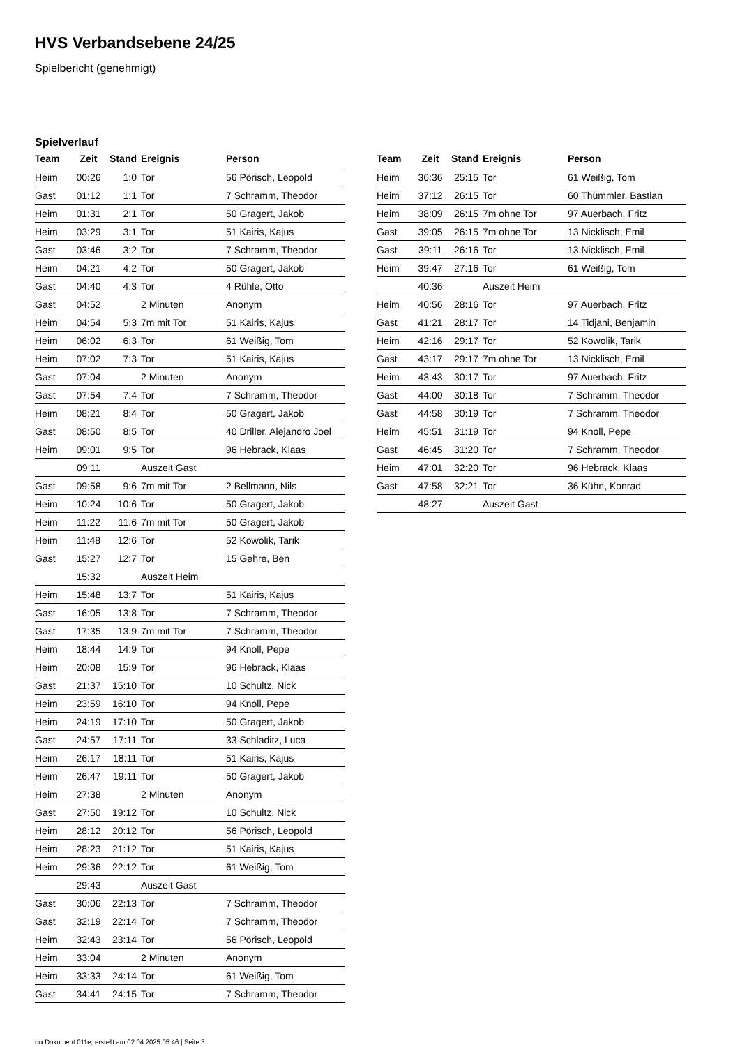HVS Verbandsebene 24/25
Spielbericht (genehmigt)
Spielverlauf
| Team | Zeit | Stand | Ereignis | Person |
| --- | --- | --- | --- | --- |
| Heim | 00:26 | 1:0 | Tor | 56 Pörisch, Leopold |
| Gast | 01:12 | 1:1 | Tor | 7 Schramm, Theodor |
| Heim | 01:31 | 2:1 | Tor | 50 Gragert, Jakob |
| Heim | 03:29 | 3:1 | Tor | 51 Kairis, Kajus |
| Gast | 03:46 | 3:2 | Tor | 7 Schramm, Theodor |
| Heim | 04:21 | 4:2 | Tor | 50 Gragert, Jakob |
| Gast | 04:40 | 4:3 | Tor | 4 Rühle, Otto |
| Gast | 04:52 | | 2 Minuten | Anonym |
| Heim | 04:54 | 5:3 | 7m mit Tor | 51 Kairis, Kajus |
| Heim | 06:02 | 6:3 | Tor | 61 Weißig, Tom |
| Heim | 07:02 | 7:3 | Tor | 51 Kairis, Kajus |
| Gast | 07:04 | | 2 Minuten | Anonym |
| Gast | 07:54 | 7:4 | Tor | 7 Schramm, Theodor |
| Heim | 08:21 | 8:4 | Tor | 50 Gragert, Jakob |
| Gast | 08:50 | 8:5 | Tor | 40 Driller, Alejandro Joel |
| Heim | 09:01 | 9:5 | Tor | 96 Hebrack, Klaas |
| | 09:11 | | Auszeit Gast | |
| Gast | 09:58 | 9:6 | 7m mit Tor | 2 Bellmann, Nils |
| Heim | 10:24 | 10:6 | Tor | 50 Gragert, Jakob |
| Heim | 11:22 | 11:6 | 7m mit Tor | 50 Gragert, Jakob |
| Heim | 11:48 | 12:6 | Tor | 52 Kowolik, Tarik |
| Gast | 15:27 | 12:7 | Tor | 15 Gehre, Ben |
| | 15:32 | | Auszeit Heim | |
| Heim | 15:48 | 13:7 | Tor | 51 Kairis, Kajus |
| Gast | 16:05 | 13:8 | Tor | 7 Schramm, Theodor |
| Gast | 17:35 | 13:9 | 7m mit Tor | 7 Schramm, Theodor |
| Heim | 18:44 | 14:9 | Tor | 94 Knoll, Pepe |
| Heim | 20:08 | 15:9 | Tor | 96 Hebrack, Klaas |
| Gast | 21:37 | 15:10 | Tor | 10 Schultz, Nick |
| Heim | 23:59 | 16:10 | Tor | 94 Knoll, Pepe |
| Heim | 24:19 | 17:10 | Tor | 50 Gragert, Jakob |
| Gast | 24:57 | 17:11 | Tor | 33 Schladitz, Luca |
| Heim | 26:17 | 18:11 | Tor | 51 Kairis, Kajus |
| Heim | 26:47 | 19:11 | Tor | 50 Gragert, Jakob |
| Heim | 27:38 | | 2 Minuten | Anonym |
| Gast | 27:50 | 19:12 | Tor | 10 Schultz, Nick |
| Heim | 28:12 | 20:12 | Tor | 56 Pörisch, Leopold |
| Heim | 28:23 | 21:12 | Tor | 51 Kairis, Kajus |
| Heim | 29:36 | 22:12 | Tor | 61 Weißig, Tom |
| | 29:43 | | Auszeit Gast | |
| Gast | 30:06 | 22:13 | Tor | 7 Schramm, Theodor |
| Gast | 32:19 | 22:14 | Tor | 7 Schramm, Theodor |
| Heim | 32:43 | 23:14 | Tor | 56 Pörisch, Leopold |
| Heim | 33:04 | | 2 Minuten | Anonym |
| Heim | 33:33 | 24:14 | Tor | 61 Weißig, Tom |
| Gast | 34:41 | 24:15 | Tor | 7 Schramm, Theodor |
| Team | Zeit | Stand | Ereignis | Person |
| --- | --- | --- | --- | --- |
| Heim | 36:36 | 25:15 | Tor | 61 Weißig, Tom |
| Heim | 37:12 | 26:15 | Tor | 60 Thümmler, Bastian |
| Heim | 38:09 | 26:15 | 7m ohne Tor | 97 Auerbach, Fritz |
| Gast | 39:05 | 26:15 | 7m ohne Tor | 13 Nicklisch, Emil |
| Gast | 39:11 | 26:16 | Tor | 13 Nicklisch, Emil |
| Heim | 39:47 | 27:16 | Tor | 61 Weißig, Tom |
| | 40:36 | | Auszeit Heim | |
| Heim | 40:56 | 28:16 | Tor | 97 Auerbach, Fritz |
| Gast | 41:21 | 28:17 | Tor | 14 Tidjani, Benjamin |
| Heim | 42:16 | 29:17 | Tor | 52 Kowolik, Tarik |
| Gast | 43:17 | 29:17 | 7m ohne Tor | 13 Nicklisch, Emil |
| Heim | 43:43 | 30:17 | Tor | 97 Auerbach, Fritz |
| Gast | 44:00 | 30:18 | Tor | 7 Schramm, Theodor |
| Gast | 44:58 | 30:19 | Tor | 7 Schramm, Theodor |
| Heim | 45:51 | 31:19 | Tor | 94 Knoll, Pepe |
| Gast | 46:45 | 31:20 | Tor | 7 Schramm, Theodor |
| Heim | 47:01 | 32:20 | Tor | 96 Hebrack, Klaas |
| Gast | 47:58 | 32:21 | Tor | 36 Kühn, Konrad |
| | 48:27 | | Auszeit Gast | |
nu.Dokument 011e, erstellt am 02.04.2025 05:46 | Seite 3